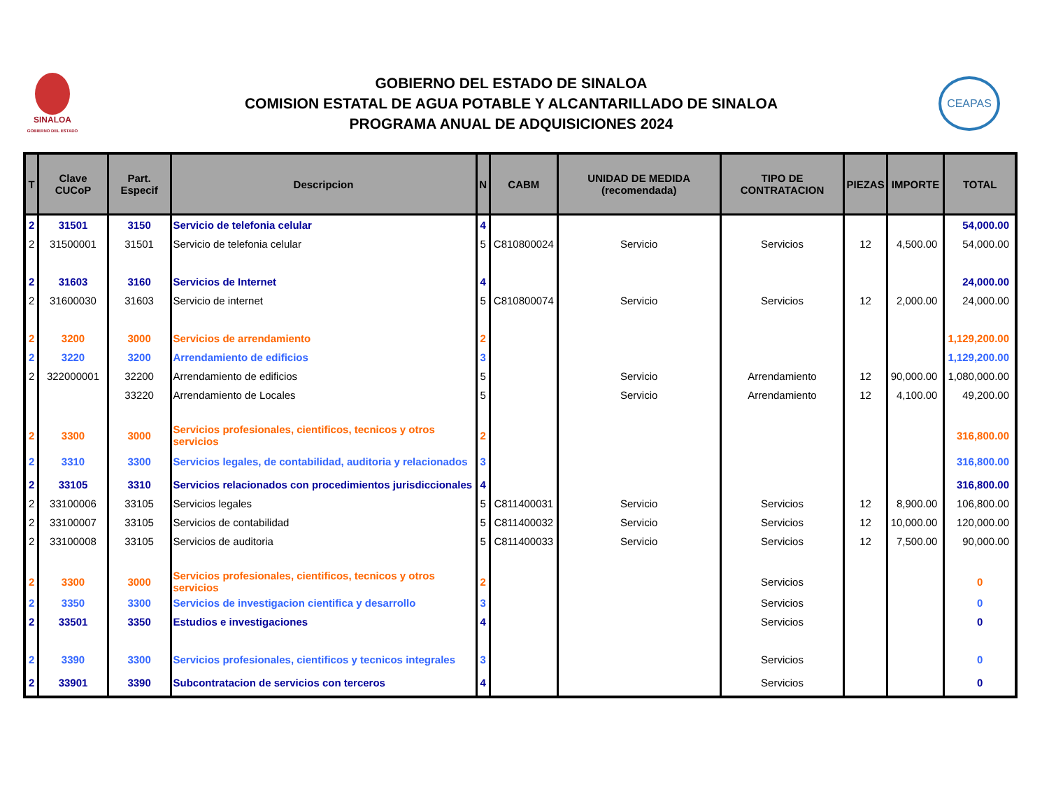SINALOA
GOBIERNO DEL ESTADO
GOBIERNO DEL ESTADO DE SINALOA
COMISION ESTATAL DE AGUA POTABLE Y ALCANTARILLADO DE SINALOA
PROGRAMA ANUAL DE ADQUISICIONES 2024
CEAPAS
| T | Clave CUCoP | Part. Especif | Descripcion | N | CABM | UNIDAD DE MEDIDA (recomendada) | TIPO DE CONTRATACION | PIEZAS | IMPORTE | TOTAL |
| --- | --- | --- | --- | --- | --- | --- | --- | --- | --- | --- |
| 2 | 31501 | 3150 | Servicio de telefonia celular | 4 | | | | | | 54,000.00 |
| 2 | 31500001 | 31501 | Servicio de telefonia celular | 5 | C810800024 | Servicio | Servicios | 12 | 4,500.00 | 54,000.00 |
| 2 | 31603 | 3160 | Servicios de Internet | 4 | | | | | | 24,000.00 |
| 2 | 31600030 | 31603 | Servicio de internet | 5 | C810800074 | Servicio | Servicios | 12 | 2,000.00 | 24,000.00 |
| 2 | 3200 | 3000 | Servicios de arrendamiento | 2 | | | | | | 1,129,200.00 |
| 2 | 3220 | 3200 | Arrendamiento de edificios | 3 | | | | | | 1,129,200.00 |
| 2 | 322000001 | 32200 | Arrendamiento de edificios | 5 | | Servicio | Arrendamiento | 12 | 90,000.00 | 1,080,000.00 |
| | | 33220 | Arrendamiento de Locales | 5 | | Servicio | Arrendamiento | 12 | 4,100.00 | 49,200.00 |
| 2 | 3300 | 3000 | Servicios profesionales, cientificos, tecnicos y otros servicios | 2 | | | | | | 316,800.00 |
| 2 | 3310 | 3300 | Servicios legales, de contabilidad, auditoria y relacionados | 3 | | | | | | 316,800.00 |
| 2 | 33105 | 3310 | Servicios relacionados con procedimientos jurisdiccionales | 4 | | | | | | 316,800.00 |
| 2 | 33100006 | 33105 | Servicios legales | 5 | C811400031 | Servicio | Servicios | 12 | 8,900.00 | 106,800.00 |
| 2 | 33100007 | 33105 | Servicios de contabilidad | 5 | C811400032 | Servicio | Servicios | 12 | 10,000.00 | 120,000.00 |
| 2 | 33100008 | 33105 | Servicios de auditoria | 5 | C811400033 | Servicio | Servicios | 12 | 7,500.00 | 90,000.00 |
| 2 | 3300 | 3000 | Servicios profesionales, cientificos, tecnicos y otros servicios | 2 | | | Servicios | | | 0 |
| 2 | 3350 | 3300 | Servicios de investigacion cientifica y desarrollo | 3 | | | Servicios | | | 0 |
| 2 | 33501 | 3350 | Estudios e investigaciones | 4 | | | Servicios | | | 0 |
| 2 | 3390 | 3300 | Servicios profesionales, cientificos y tecnicos integrales | 3 | | | Servicios | | | 0 |
| 2 | 33901 | 3390 | Subcontratacion de servicios con terceros | 4 | | | Servicios | | | 0 |